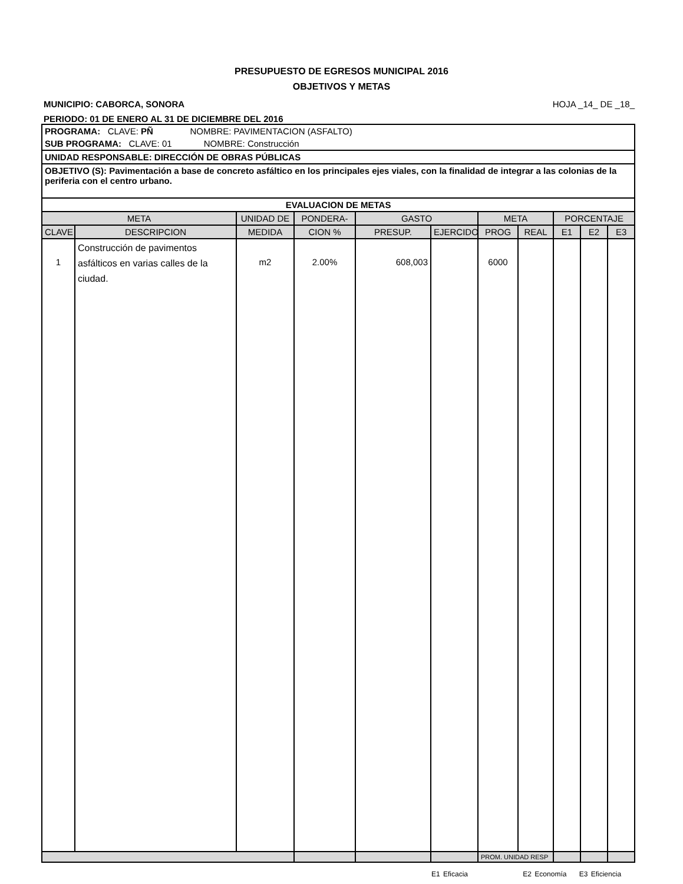PRESUPUESTO DE EGRESOS MUNICIPAL 2016
OBJETIVOS Y METAS
MUNICIPIO: CABORCA, SONORA HOJA _14_ DE _18_
PERIODO: 01 DE ENERO AL 31 DE DICIEMBRE DEL 2016
| PROGRAMA: CLAVE: PÑ NOMBRE: PAVIMENTACION (ASFALTO) | | | | | | | | | | |
| SUB PROGRAMA: CLAVE: 01 NOMBRE: Construcción | | | | | | | | | | |
| UNIDAD RESPONSABLE: DIRECCIÓN DE OBRAS PÚBLICAS | | | | | | | | | | |
| OBJETIVO (S): Pavimentación a base de concreto asfáltico en los principales ejes viales, con la finalidad de integrar a las colonias de la periferia con el centro urbano. | | | | | | | | | | |
| EVALUACION DE METAS | | | | | | | | | | |
| META | | UNIDAD DE | PONDERA- | GASTO | | META | | PORCENTAJE | | |
| CLAVE | DESCRIPCION | MEDIDA | CION % | PRESUP. | EJERCIDO | PROG | REAL | E1 | E2 | E3 |
| 1 | Construcción de pavimentos asfálticos en varias calles de la ciudad. | m2 | 2.00% | 608,003 | | 6000 | | | | |
| | | | | | | PROM. UNIDAD RESP | | | | |
E1 Eficacia E2 Economía E3 Eficiencia